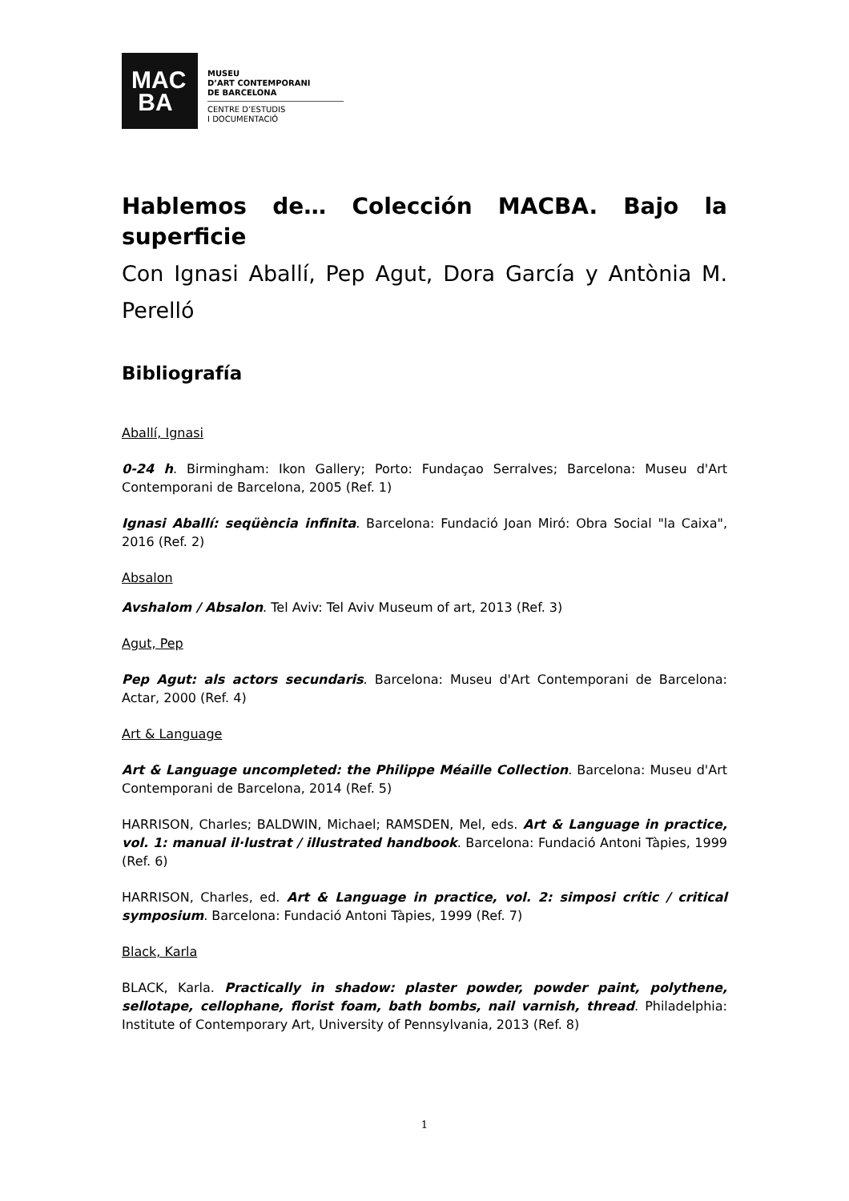MAC
BA
MUSEU
D’ART CONTEMPORANI
DE BARCELONA
CENTRE D’ESTUDIS
I DOCUMENTACIÓ
Hablemos de… Colección MACBA. Bajo la superficie
Con Ignasi Aballí, Pep Agut, Dora García y Antònia M. Perelló
Bibliografía
Aballí, Ignasi
0-24 h. Birmingham: Ikon Gallery; Porto: Fundaçao Serralves; Barcelona: Museu d'Art Contemporani de Barcelona, 2005 (Ref. 1)
Ignasi Aballí: seqüència infinita. Barcelona: Fundació Joan Miró: Obra Social "la Caixa", 2016 (Ref. 2)
Absalon
Avshalom / Absalon. Tel Aviv: Tel Aviv Museum of art, 2013 (Ref. 3)
Agut, Pep
Pep Agut: als actors secundaris. Barcelona: Museu d'Art Contemporani de Barcelona: Actar, 2000 (Ref. 4)
Art & Language
Art & Language uncompleted: the Philippe Méaille Collection. Barcelona: Museu d'Art Contemporani de Barcelona, 2014 (Ref. 5)
HARRISON, Charles; BALDWIN, Michael; RAMSDEN, Mel, eds. Art & Language in practice, vol. 1: manual il·lustrat / illustrated handbook. Barcelona: Fundació Antoni Tàpies, 1999 (Ref. 6)
HARRISON, Charles, ed. Art & Language in practice, vol. 2: simposi crític / critical symposium. Barcelona: Fundació Antoni Tàpies, 1999 (Ref. 7)
Black, Karla
BLACK, Karla. Practically in shadow: plaster powder, powder paint, polythene, sellotape, cellophane, florist foam, bath bombs, nail varnish, thread. Philadelphia: Institute of Contemporary Art, University of Pennsylvania, 2013 (Ref. 8)
1